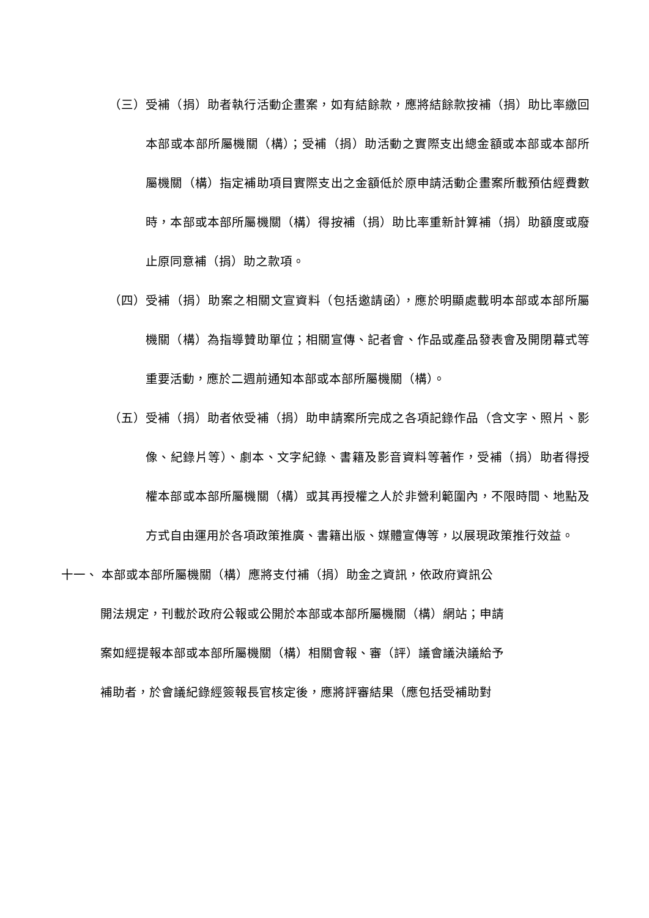（三） 受補（捐）助者執行活動企畫案，如有結餘款，應將結餘款按補（捐）助比率繳回本部或本部所屬機關（構）；受補（捐）助活動之實際支出總金額或本部或本部所屬機關（構）指定補助項目實際支出之金額低於原申請活動企畫案所載預估經費數時，本部或本部所屬機關（構）得按補（捐）助比率重新計算補（捐）助額度或廢止原同意補（捐）助之款項。
（四） 受補（捐）助案之相關文宣資料（包括邀請函），應於明顯處載明本部或本部所屬機關（構）為指導贊助單位；相關宣傳、記者會、作品或產品發表會及開閉幕式等重要活動，應於二週前通知本部或本部所屬機關（構）。
（五） 受補（捐）助者依受補（捐）助申請案所完成之各項記錄作品（含文字、照片、影像、紀錄片等）、劇本、文字紀錄、書籍及影音資料等著作，受補（捐）助者得授權本部或本部所屬機關（構）或其再授權之人於非營利範圍內，不限時間、地點及方式自由運用於各項政策推廣、書籍出版、媒體宣傳等，以展現政策推行效益。
十一、 本部或本部所屬機關（構）應將支付補（捐）助金之資訊，依政府資訊公
開法規定，刊載於政府公報或公開於本部或本部所屬機關（構）網站；申請
案如經提報本部或本部所屬機關（構）相關會報、審（評）議會議決議給予
補助者，於會議紀錄經簽報長官核定後，應將評審結果（應包括受補助對